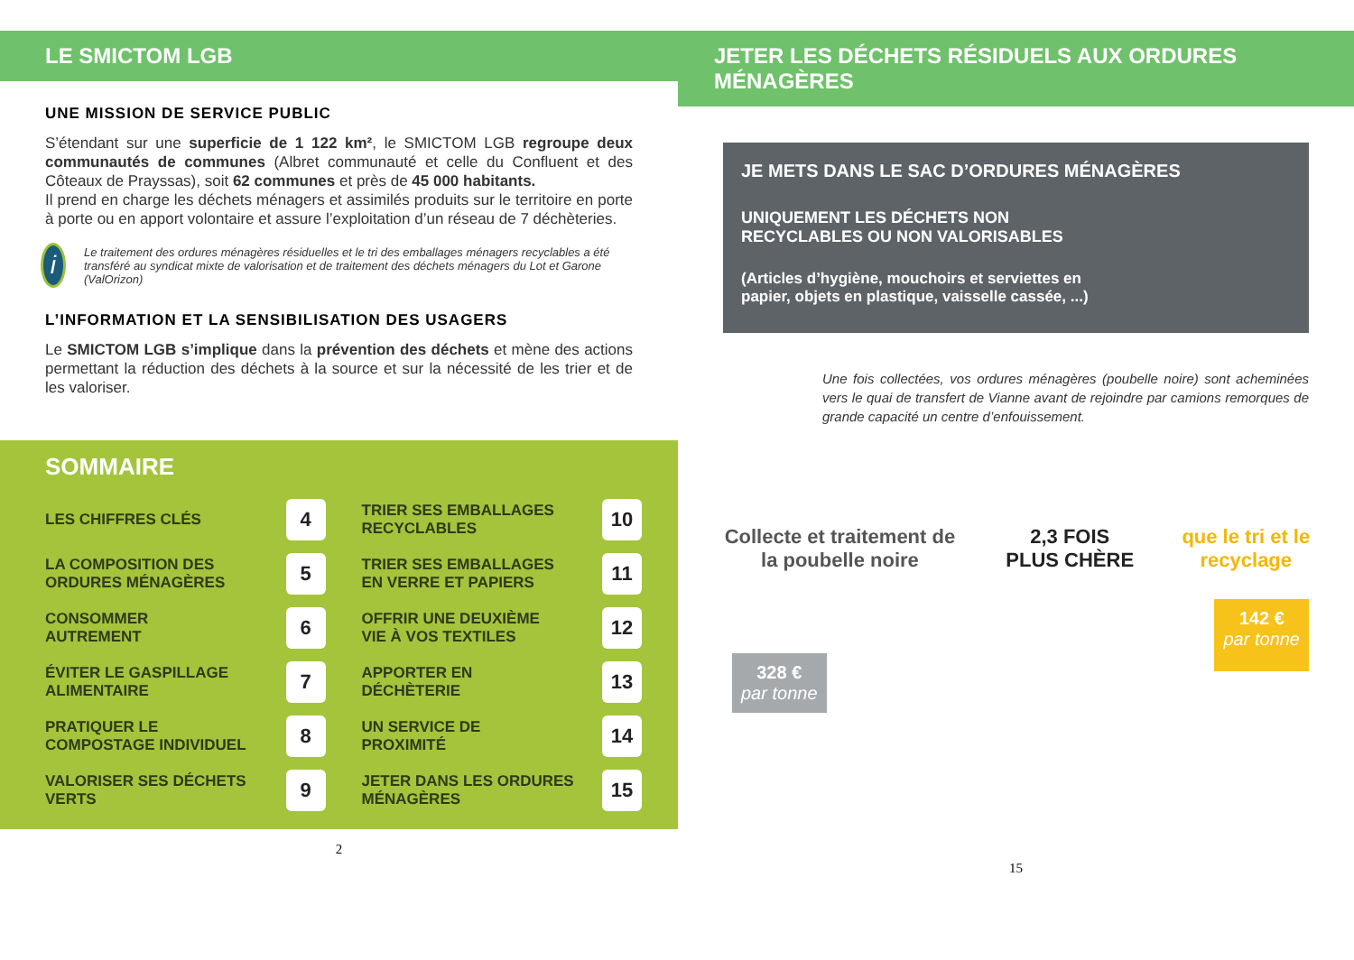LE SMICTOM LGB
UNE MISSION DE SERVICE PUBLIC
S’étendant sur une superficie de 1 122 km², le SMICTOM LGB regroupe deux communautés de communes (Albret communauté et celle du Confluent et des Côteaux de Prayssas), soit 62 communes et près de 45 000 habitants.
Il prend en charge les déchets ménagers et assimilés produits sur le territoire en porte à porte ou en apport volontaire et assure l’exploitation d’un réseau de 7 déchèteries.
i
Le traitement des ordures ménagères résiduelles et le tri des emballages ménagers recyclables a été transféré au syndicat mixte de valorisation et de traitement des déchets ménagers du Lot et Garone (ValOrizon)
L’INFORMATION ET LA SENSIBILISATION DES USAGERS
Le SMICTOM LGB s’implique dans la prévention des déchets et mène des actions permettant la réduction des déchets à la source et sur la nécessité de les trier et de les valoriser.
SOMMAIRE
LES CHIFFRES CLÉS 4
TRIER SES EMBALLAGES
RECYCLABLES 10
LA COMPOSITION DES
ORDURES MÉNAGÈRES 5
TRIER SES EMBALLAGES
EN VERRE ET PAPIERS 11
CONSOMMER
AUTREMENT 6
OFFRIR UNE DEUXIÈME
VIE À VOS TEXTILES 12
ÉVITER LE GASPILLAGE
ALIMENTAIRE 7
APPORTER EN
DÉCHÈTERIE 13
PRATIQUER LE
COMPOSTAGE INDIVIDUEL 8
UN SERVICE DE
PROXIMITÉ 14
VALORISER SES DÉCHETS
VERTS 9
JETER DANS LES ORDURES
MÉNAGÈRES 15
2
JETER LES DÉCHETS RÉSIDUELS AUX ORDURES MÉNAGÈRES
JE METS DANS LE SAC D’ORDURES MÉNAGÈRES
UNIQUEMENT LES DÉCHETS NON
RECYCLABLES OU NON VALORISABLES
(Articles d’hygiène, mouchoirs et serviettes en papier, objets en plastique, vaisselle cassée, ...)
Une fois collectées, vos ordures ménagères (poubelle noire) sont acheminées vers le quai de transfert de Vianne avant de rejoindre par camions remorques de grande capacité un centre d’enfouissement.
Collecte et traitement de la poubelle noire
2,3 FOIS PLUS CHÈRE que le tri et le recyclage
328 €
par tonne
142 €
par tonne
15